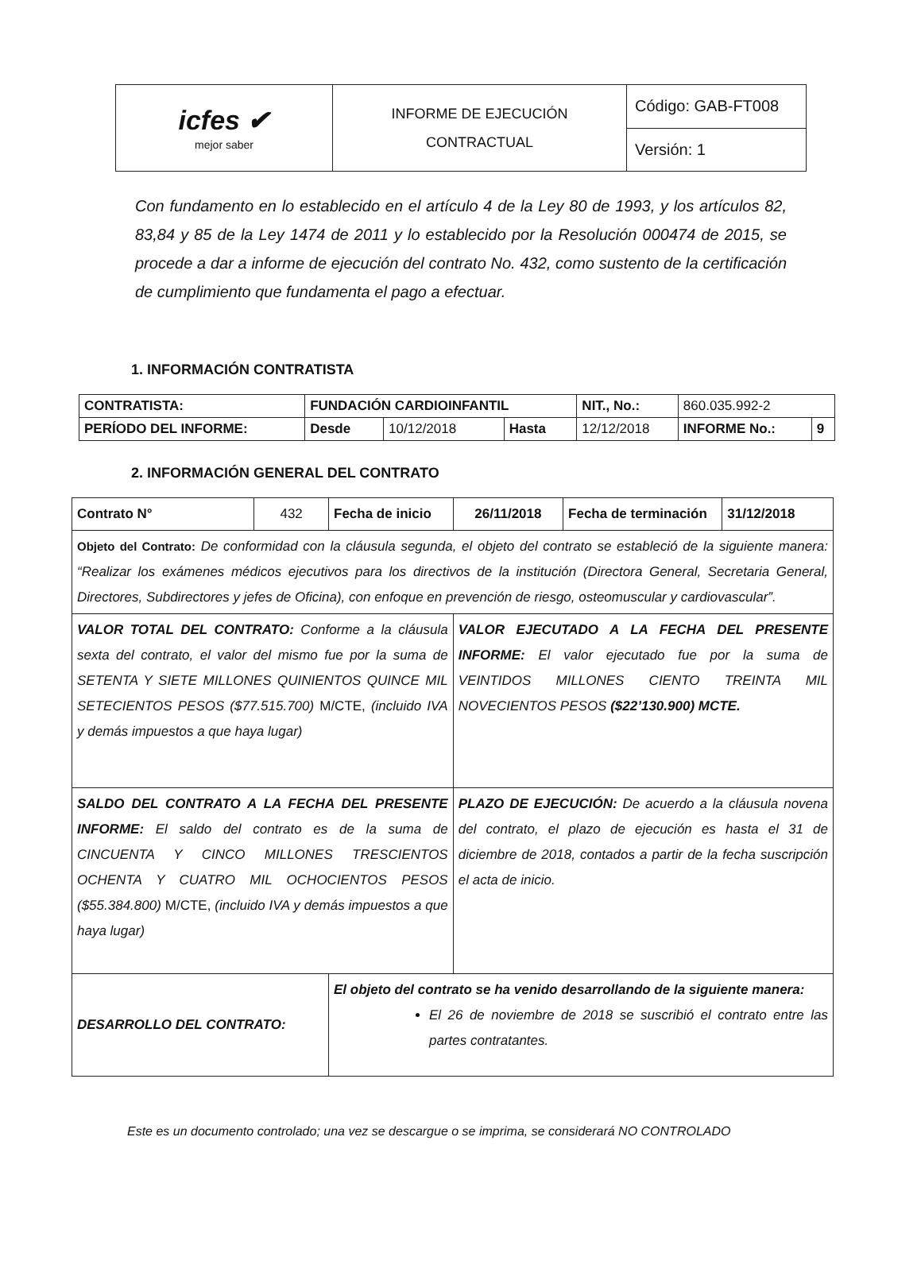| icfes ✔ mejor saber | INFORME DE EJECUCIÓN CONTRACTUAL | Código: GAB-FT008 |
| | | Versión: 1 |
Con fundamento en lo establecido en el artículo 4 de la Ley 80 de 1993, y los artículos 82, 83,84 y 85 de la Ley 1474 de 2011 y lo establecido por la Resolución 000474 de 2015, se procede a dar a informe de ejecución del contrato No. 432, como sustento de la certificación de cumplimiento que fundamenta el pago a efectuar.
1. INFORMACIÓN CONTRATISTA
| CONTRATISTA: | FUNDACIÓN CARDIOINFANTIL | | | | NIT., No.: | 860.035.992-2 | |
| PERÍODO DEL INFORME: | | Desde | 10/12/2018 | Hasta | 12/12/2018 | INFORME No.: | 9 |
2. INFORMACIÓN GENERAL DEL CONTRATO
| Contrato N° | 432 | Fecha de inicio | 26/11/2018 | Fecha de terminación | 31/12/2018 |
| Objeto del Contrato: De conformidad con la cláusula segunda, el objeto del contrato se estableció de la siguiente manera: “Realizar los exámenes médicos ejecutivos para los directivos de la institución (Directora General, Secretaria General, Directores, Subdirectores y jefes de Oficina), con enfoque en prevención de riesgo, osteomuscular y cardiovascular”. | | | | | |
| VALOR TOTAL DEL CONTRATO: Conforme a la cláusula sexta del contrato, el valor del mismo fue por la suma de SETENTA Y SIETE MILLONES QUINIENTOS QUINCE MIL SETECIENTOS PESOS ($77.515.700) M/CTE, (incluido IVA y demás impuestos a que haya lugar) | | | VALOR EJECUTADO A LA FECHA DEL PRESENTE INFORME: El valor ejecutado fue por la suma de VEINTIDOS MILLONES CIENTO TREINTA MIL NOVECIENTOS PESOS ($22’130.900) MCTE. | | |
| SALDO DEL CONTRATO A LA FECHA DEL PRESENTE INFORME: El saldo del contrato es de la suma de CINCUENTA Y CINCO MILLONES TRESCIENTOS OCHENTA Y CUATRO MIL OCHOCIENTOS PESOS ($55.384.800) M/CTE, (incluido IVA y demás impuestos a que haya lugar) | | | PLAZO DE EJECUCIÓN: De acuerdo a la cláusula novena del contrato, el plazo de ejecución es hasta el 31 de diciembre de 2018, contados a partir de la fecha suscripción el acta de inicio. | | |
| DESARROLLO DEL CONTRATO: | | El objeto del contrato se ha venido desarrollando de la siguiente manera: El 26 de noviembre de 2018 se suscribió el contrato entre las partes contratantes. | | | |
Este es un documento controlado; una vez se descargue o se imprima, se considerará NO CONTROLADO